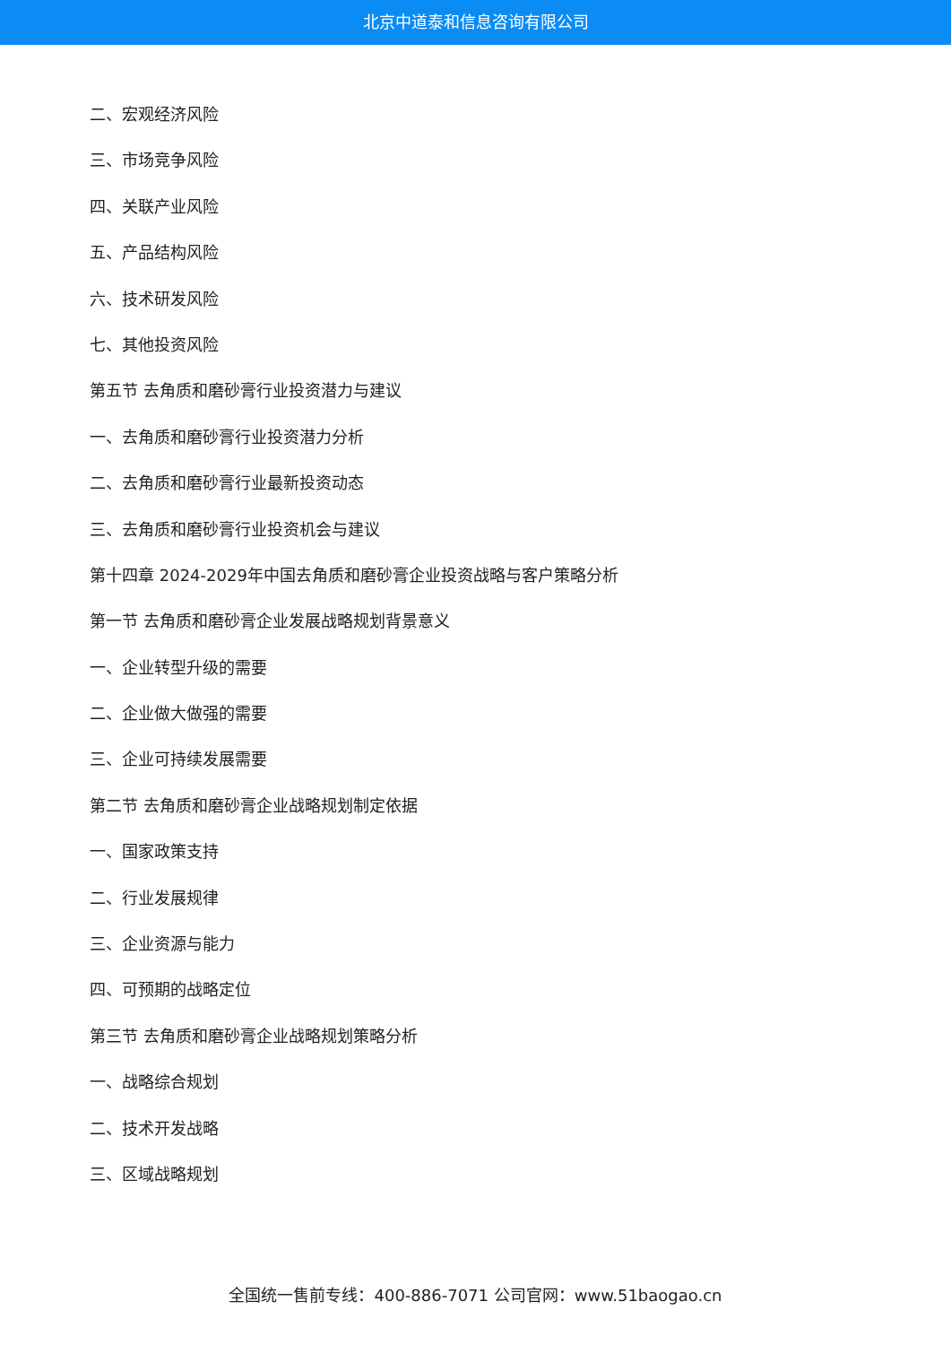北京中道泰和信息咨询有限公司
二、宏观经济风险
三、市场竞争风险
四、关联产业风险
五、产品结构风险
六、技术研发风险
七、其他投资风险
第五节 去角质和磨砂膏行业投资潜力与建议
一、去角质和磨砂膏行业投资潜力分析
二、去角质和磨砂膏行业最新投资动态
三、去角质和磨砂膏行业投资机会与建议
第十四章 2024-2029年中国去角质和磨砂膏企业投资战略与客户策略分析
第一节 去角质和磨砂膏企业发展战略规划背景意义
一、企业转型升级的需要
二、企业做大做强的需要
三、企业可持续发展需要
第二节 去角质和磨砂膏企业战略规划制定依据
一、国家政策支持
二、行业发展规律
三、企业资源与能力
四、可预期的战略定位
第三节 去角质和磨砂膏企业战略规划策略分析
一、战略综合规划
二、技术开发战略
三、区域战略规划
全国统一售前专线：400-886-7071 公司官网：www.51baogao.cn